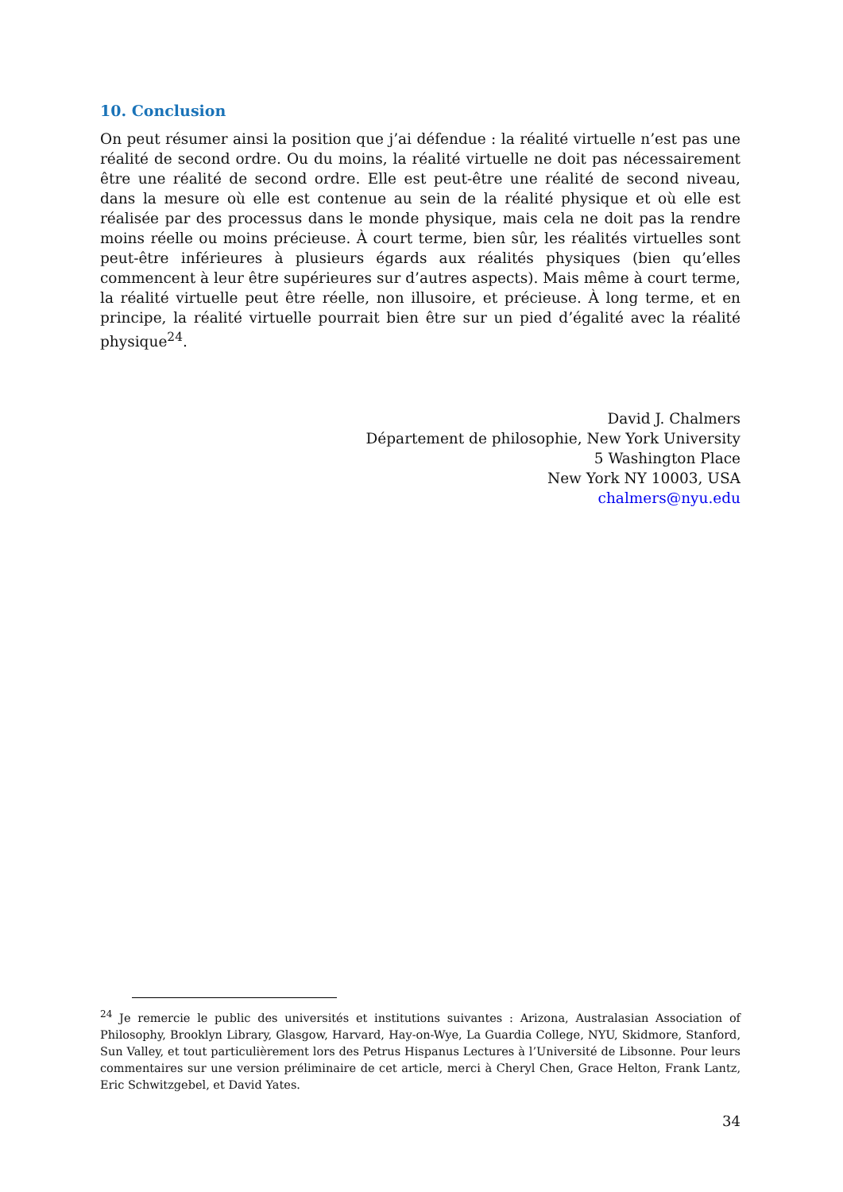10. Conclusion
On peut résumer ainsi la position que j’ai défendue : la réalité virtuelle n’est pas une réalité de second ordre. Ou du moins, la réalité virtuelle ne doit pas nécessairement être une réalité de second ordre. Elle est peut-être une réalité de second niveau, dans la mesure où elle est contenue au sein de la réalité physique et où elle est réalisée par des processus dans le monde physique, mais cela ne doit pas la rendre moins réelle ou moins précieuse. À court terme, bien sûr, les réalités virtuelles sont peut-être inférieures à plusieurs égards aux réalités physiques (bien qu’elles commencent à leur être supérieures sur d’autres aspects). Mais même à court terme, la réalité virtuelle peut être réelle, non illusoire, et précieuse. À long terme, et en principe, la réalité virtuelle pourrait bien être sur un pied d’égalité avec la réalité physique<sup>24</sup>.
David J. Chalmers
Département de philosophie, New York University
5 Washington Place
New York NY 10003, USA
chalmers@nyu.edu
<sup>24</sup> Je remercie le public des universités et institutions suivantes : Arizona, Australasian Association of Philosophy, Brooklyn Library, Glasgow, Harvard, Hay-on-Wye, La Guardia College, NYU, Skidmore, Stanford, Sun Valley, et tout particulièrement lors des Petrus Hispanus Lectures à l’Université de Libsonne. Pour leurs commentaires sur une version préliminaire de cet article, merci à Cheryl Chen, Grace Helton, Frank Lantz, Eric Schwitzgebel, et David Yates.
34